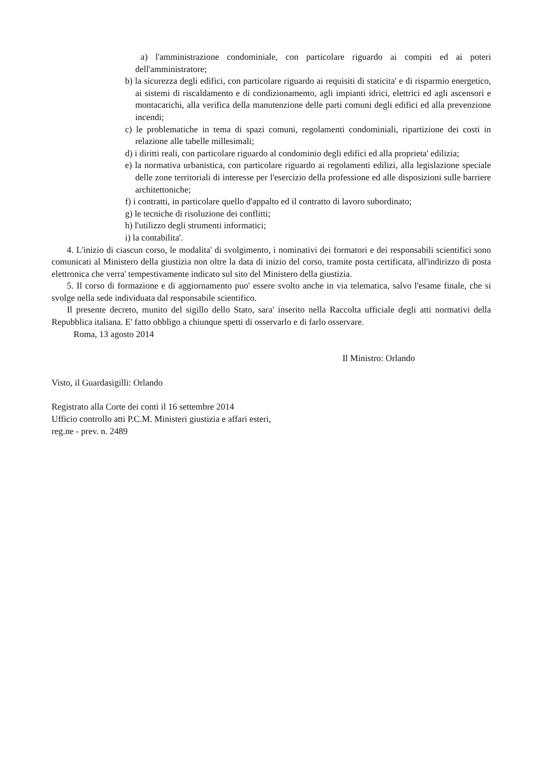a) l'amministrazione condominiale, con particolare riguardo ai compiti ed ai poteri dell'amministratore;
b) la sicurezza degli edifici, con particolare riguardo ai requisiti di staticita' e di risparmio energetico, ai sistemi di riscaldamento e di condizionamento, agli impianti idrici, elettrici ed agli ascensori e montacarichi, alla verifica della manutenzione delle parti comuni degli edifici ed alla prevenzione incendi;
c) le problematiche in tema di spazi comuni, regolamenti condominiali, ripartizione dei costi in relazione alle tabelle millesimali;
d) i diritti reali, con particolare riguardo al condominio degli edifici ed alla proprieta' edilizia;
e) la normativa urbanistica, con particolare riguardo ai regolamenti edilizi, alla legislazione speciale delle zone territoriali di interesse per l'esercizio della professione ed alle disposizioni sulle barriere architettoniche;
f) i contratti, in particolare quello d'appalto ed il contratto di lavoro subordinato;
g) le tecniche di risoluzione dei conflitti;
h) l'utilizzo degli strumenti informatici;
i) la contabilita'.
4. L'inizio di ciascun corso, le modalita' di svolgimento, i nominativi dei formatori e dei responsabili scientifici sono comunicati al Ministero della giustizia non oltre la data di inizio del corso, tramite posta certificata, all'indirizzo di posta elettronica che verra' tempestivamente indicato sul sito del Ministero della giustizia.
5. Il corso di formazione e di aggiornamento puo' essere svolto anche in via telematica, salvo l'esame finale, che si svolge nella sede individuata dal responsabile scientifico.
Il presente decreto, munito del sigillo dello Stato, sara' inserito nella Raccolta ufficiale degli atti normativi della Repubblica italiana. E' fatto obbligo a chiunque spetti di osservarlo e di farlo osservare.
Roma, 13 agosto 2014
Il Ministro: Orlando
Visto, il Guardasigilli: Orlando
Registrato alla Corte dei conti il 16 settembre 2014
Ufficio controllo atti P.C.M. Ministeri giustizia e affari esteri,
reg.ne - prev. n. 2489